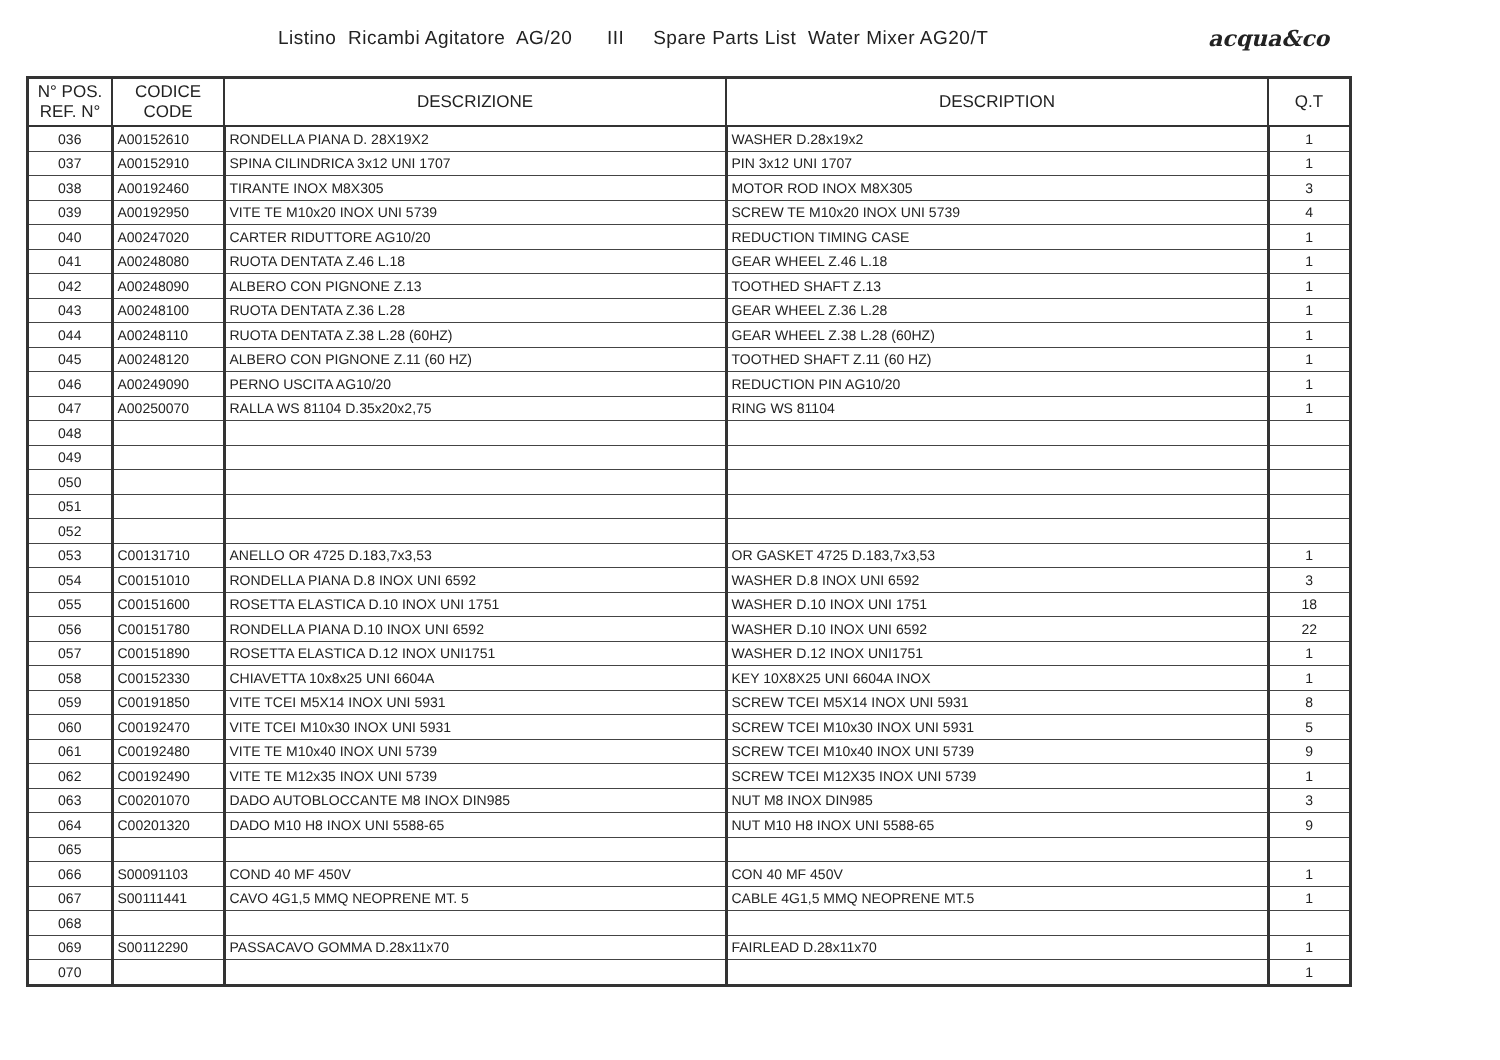Listino Ricambi Agitatore AG/20 III Spare Parts List Water Mixer AG20/T
acqua&co
| N° POS. REF. N° | CODICE CODE | DESCRIZIONE | DESCRIPTION | Q.T |
| --- | --- | --- | --- | --- |
| 036 | A00152610 | RONDELLA PIANA D. 28X19X2 | WASHER D.28x19x2 | 1 |
| 037 | A00152910 | SPINA CILINDRICA 3x12 UNI 1707 | PIN 3x12 UNI 1707 | 1 |
| 038 | A00192460 | TIRANTE INOX M8X305 | MOTOR ROD INOX M8X305 | 3 |
| 039 | A00192950 | VITE TE M10x20 INOX UNI 5739 | SCREW TE M10x20 INOX UNI 5739 | 4 |
| 040 | A00247020 | CARTER RIDUTTORE AG10/20 | REDUCTION TIMING CASE | 1 |
| 041 | A00248080 | RUOTA DENTATA Z.46 L.18 | GEAR WHEEL Z.46 L.18 | 1 |
| 042 | A00248090 | ALBERO CON PIGNONE Z.13 | TOOTHED SHAFT Z.13 | 1 |
| 043 | A00248100 | RUOTA DENTATA Z.36 L.28 | GEAR WHEEL Z.36 L.28 | 1 |
| 044 | A00248110 | RUOTA DENTATA Z.38 L.28 (60HZ) | GEAR WHEEL Z.38 L.28 (60HZ) | 1 |
| 045 | A00248120 | ALBERO CON PIGNONE Z.11 (60 HZ) | TOOTHED SHAFT Z.11 (60 HZ) | 1 |
| 046 | A00249090 | PERNO USCITA AG10/20 | REDUCTION PIN AG10/20 | 1 |
| 047 | A00250070 | RALLA WS 81104 D.35x20x2,75 | RING WS 81104 | 1 |
| 048 | | | | |
| 049 | | | | |
| 050 | | | | |
| 051 | | | | |
| 052 | | | | |
| 053 | C00131710 | ANELLO OR 4725 D.183,7x3,53 | OR GASKET 4725 D.183,7x3,53 | 1 |
| 054 | C00151010 | RONDELLA PIANA D.8 INOX UNI 6592 | WASHER D.8 INOX UNI 6592 | 3 |
| 055 | C00151600 | ROSETTA ELASTICA D.10 INOX UNI 1751 | WASHER D.10 INOX UNI 1751 | 18 |
| 056 | C00151780 | RONDELLA PIANA D.10 INOX UNI 6592 | WASHER D.10 INOX UNI 6592 | 22 |
| 057 | C00151890 | ROSETTA ELASTICA D.12 INOX UNI1751 | WASHER D.12 INOX UNI1751 | 1 |
| 058 | C00152330 | CHIAVETTA 10x8x25 UNI 6604A | KEY 10X8X25 UNI 6604A INOX | 1 |
| 059 | C00191850 | VITE TCEI M5X14 INOX UNI 5931 | SCREW TCEI M5X14 INOX UNI 5931 | 8 |
| 060 | C00192470 | VITE TCEI M10x30 INOX UNI 5931 | SCREW TCEI M10x30 INOX UNI 5931 | 5 |
| 061 | C00192480 | VITE TE M10x40 INOX UNI 5739 | SCREW TCEI M10x40 INOX UNI 5739 | 9 |
| 062 | C00192490 | VITE TE M12x35 INOX UNI 5739 | SCREW TCEI M12X35 INOX UNI 5739 | 1 |
| 063 | C00201070 | DADO AUTOBLOCCANTE M8 INOX DIN985 | NUT M8 INOX DIN985 | 3 |
| 064 | C00201320 | DADO M10 H8 INOX UNI 5588-65 | NUT M10 H8 INOX UNI 5588-65 | 9 |
| 065 | | | | |
| 066 | S00091103 | COND 40 MF 450V | CON 40 MF 450V | 1 |
| 067 | S00111441 | CAVO 4G1,5 MMQ NEOPRENE MT. 5 | CABLE 4G1,5 MMQ NEOPRENE MT.5 | 1 |
| 068 | | | | |
| 069 | S00112290 | PASSACAVO GOMMA D.28x11x70 | FAIRLEAD D.28x11x70 | 1 |
| 070 | | | | 1 |